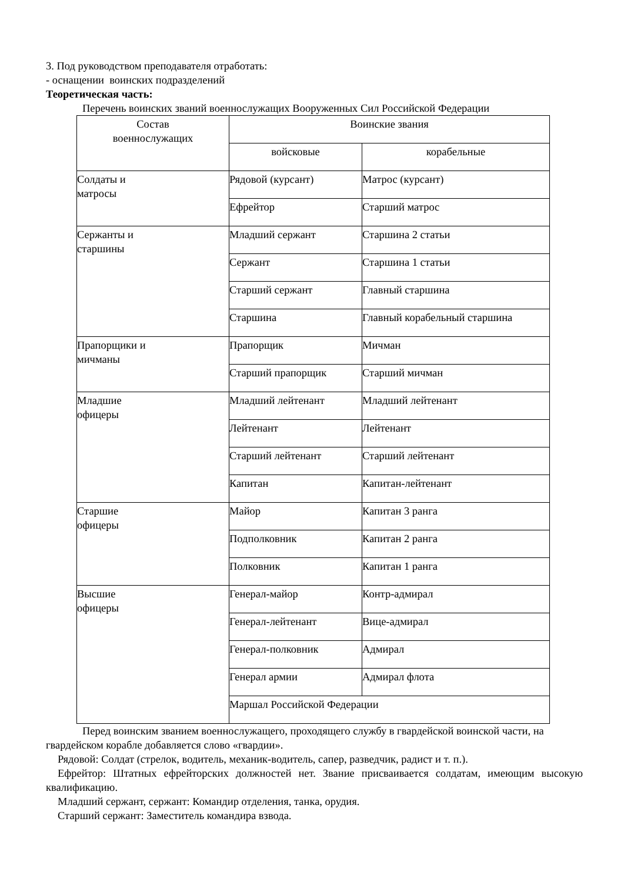3. Под руководством преподавателя отработать:
- оснащении воинских подразделений
Теоретическая часть:
Перечень воинских званий военнослужащих Вооруженных Сил Российской Федерации
| Состав военнослужащих | Воинские звания | |
| | войсковые | корабельные |
| Солдаты и матросы | Рядовой (курсант) | Матрос (курсант) |
| | Ефрейтор | Старший матрос |
| Сержанты и старшины | Младший сержант | Старшина 2 статьи |
| | Сержант | Старшина 1 статьи |
| | Старший сержант | Главный старшина |
| | Старшина | Главный корабельный старшина |
| Прапорщики и мичманы | Прапорщик | Мичман |
| | Старший прапорщик | Старший мичман |
| Младшие офицеры | Младший лейтенант | Младший лейтенант |
| | Лейтенант | Лейтенант |
| | Старший лейтенант | Старший лейтенант |
| | Капитан | Капитан-лейтенант |
| Старшие офицеры | Майор | Капитан 3 ранга |
| | Подполковник | Капитан 2 ранга |
| | Полковник | Капитан 1 ранга |
| Высшие офицеры | Генерал-майор | Контр-адмирал |
| | Генерал-лейтенант | Вице-адмирал |
| | Генерал-полковник | Адмирал |
| | Генерал армии | Адмирал флота |
| | Маршал Российской Федерации | |
Перед воинским званием военнослужащего, проходящего службу в гвардейской воинской части, на гвардейском корабле добавляется слово «гвардии».
Рядовой: Солдат (стрелок, водитель, механик-водитель, сапер, разведчик, радист и т. п.).
Ефрейтор: Штатных ефрейторских должностей нет. Звание присваивается солдатам, имеющим высокую квалификацию.
Младший сержант, сержант: Командир отделения, танка, орудия.
Старший сержант: Заместитель командира взвода.